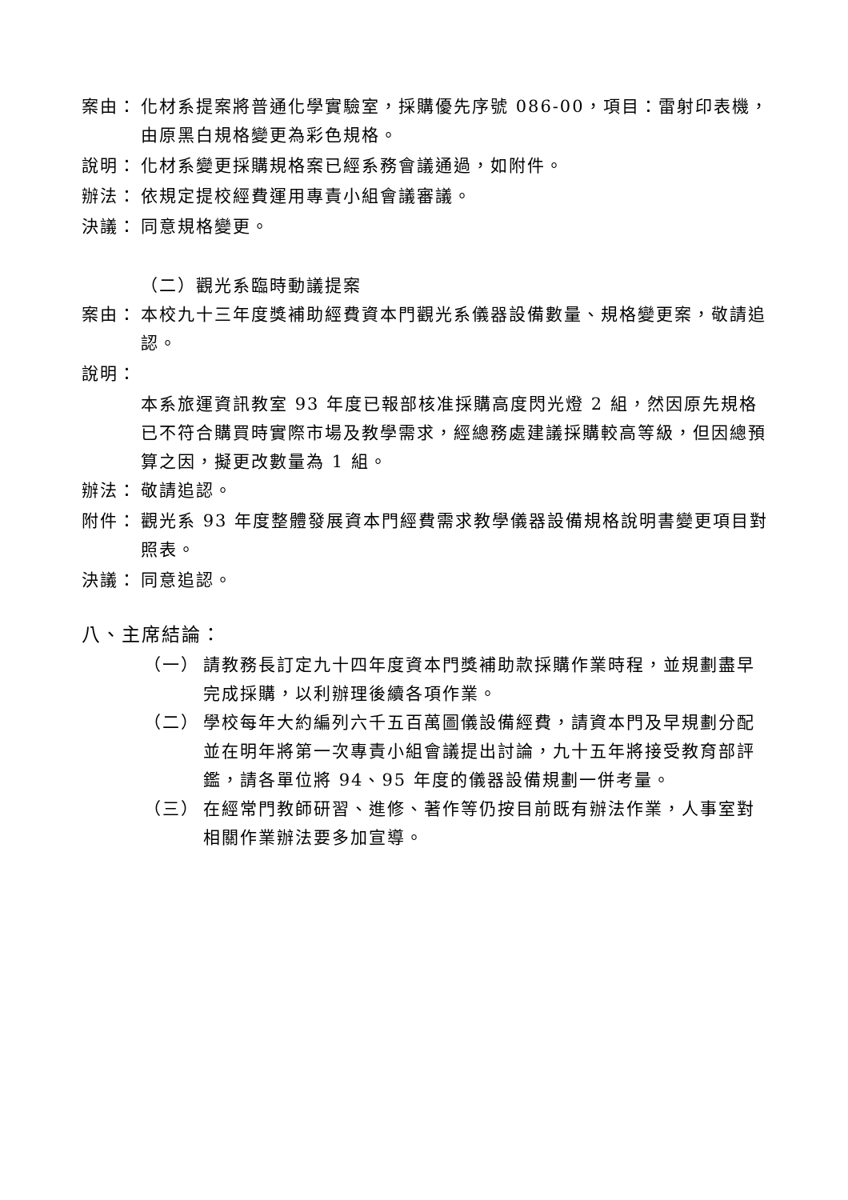案由： 化材系提案將普通化學實驗室，採購優先序號 086-00，項目：雷射印表機，由原黑白規格變更為彩色規格。
說明： 化材系變更採購規格案已經系務會議通過，如附件。
辦法： 依規定提校經費運用專責小組會議審議。
決議： 同意規格變更。
（二）觀光系臨時動議提案
案由： 本校九十三年度獎補助經費資本門觀光系儀器設備數量、規格變更案，敬請追認。
說明：
本系旅運資訊教室 93 年度已報部核准採購高度閃光燈 2 組，然因原先規格已不符合購買時實際市場及教學需求，經總務處建議採購較高等級，但因總預算之因，擬更改數量為 1 組。
辦法： 敬請追認。
附件： 觀光系 93 年度整體發展資本門經費需求教學儀器設備規格說明書變更項目對照表。
決議： 同意追認。
八、主席結論：
（一） 請教務長訂定九十四年度資本門獎補助款採購作業時程，並規劃盡早完成採購，以利辦理後續各項作業。
（二） 學校每年大約編列六千五百萬圖儀設備經費，請資本門及早規劃分配並在明年將第一次專責小組會議提出討論，九十五年將接受教育部評鑑，請各單位將 94、95 年度的儀器設備規劃一併考量。
（三） 在經常門教師研習、進修、著作等仍按目前既有辦法作業，人事室對相關作業辦法要多加宣導。